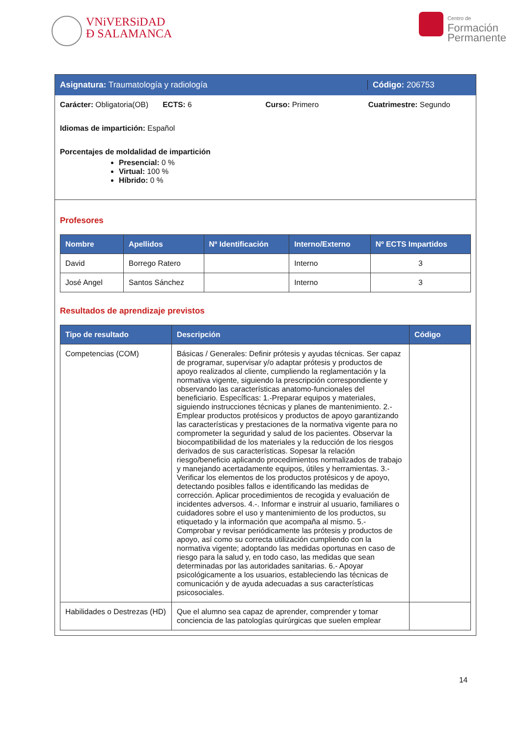VNiVERSiDAD
Đ SALAMANCA
Centro de
Formación
Permanente
Asignatura: Traumatología y radiología
Código: 206753
Carácter: Obligatoria(OB) ECTS: 6 Curso: Primero Cuatrimestre: Segundo
Idiomas de impartición: Español
Porcentajes de moldalidad de impartición
Presencial: 0 %
Virtual: 100 %
Híbrido: 0 %
Profesores
| Nombre | Apellidos | Nº Identificación | Interno/Externo | Nº ECTS Impartidos |
| --- | --- | --- | --- | --- |
| David | Borrego Ratero | | Interno | 3 |
| José Angel | Santos Sánchez | | Interno | 3 |
Resultados de aprendizaje previstos
| Tipo de resultado | Descripción | Código |
| --- | --- | --- |
| Competencias (COM) | Básicas / Generales: Definir prótesis y ayudas técnicas. Ser capaz de programar, supervisar y/o adaptar prótesis y productos de apoyo realizados al cliente, cumpliendo la reglamentación y la normativa vigente, siguiendo la prescripción correspondiente y observando las características anatomo-funcionales del beneficiario. Específicas: 1.-Preparar equipos y materiales, siguiendo instrucciones técnicas y planes de mantenimiento. 2.-Emplear productos protésicos y productos de apoyo garantizando las características y prestaciones de la normativa vigente para no comprometer la seguridad y salud de los pacientes. Observar la biocompatibilidad de los materiales y la reducción de los riesgos derivados de sus características. Sopesar la relación riesgo/beneficio aplicando procedimientos normalizados de trabajo y manejando acertadamente equipos, útiles y herramientas. 3.-Verificar los elementos de los productos protésicos y de apoyo, detectando posibles fallos e identificando las medidas de corrección. Aplicar procedimientos de recogida y evaluación de incidentes adversos. 4.-. Informar e instruir al usuario, familiares o cuidadores sobre el uso y mantenimiento de los productos, su etiquetado y la información que acompaña al mismo. 5.- Comprobar y revisar periódicamente las prótesis y productos de apoyo, así como su correcta utilización cumpliendo con la normativa vigente; adoptando las medidas oportunas en caso de riesgo para la salud y, en todo caso, las medidas que sean determinadas por las autoridades sanitarias. 6.- Apoyar psicológicamente a los usuarios, estableciendo las técnicas de comunicación y de ayuda adecuadas a sus características psicosociales. | |
| Habilidades o Destrezas (HD) | Que el alumno sea capaz de aprender, comprender y tomar conciencia de las patologías quirúrgicas que suelen emplear | |
14